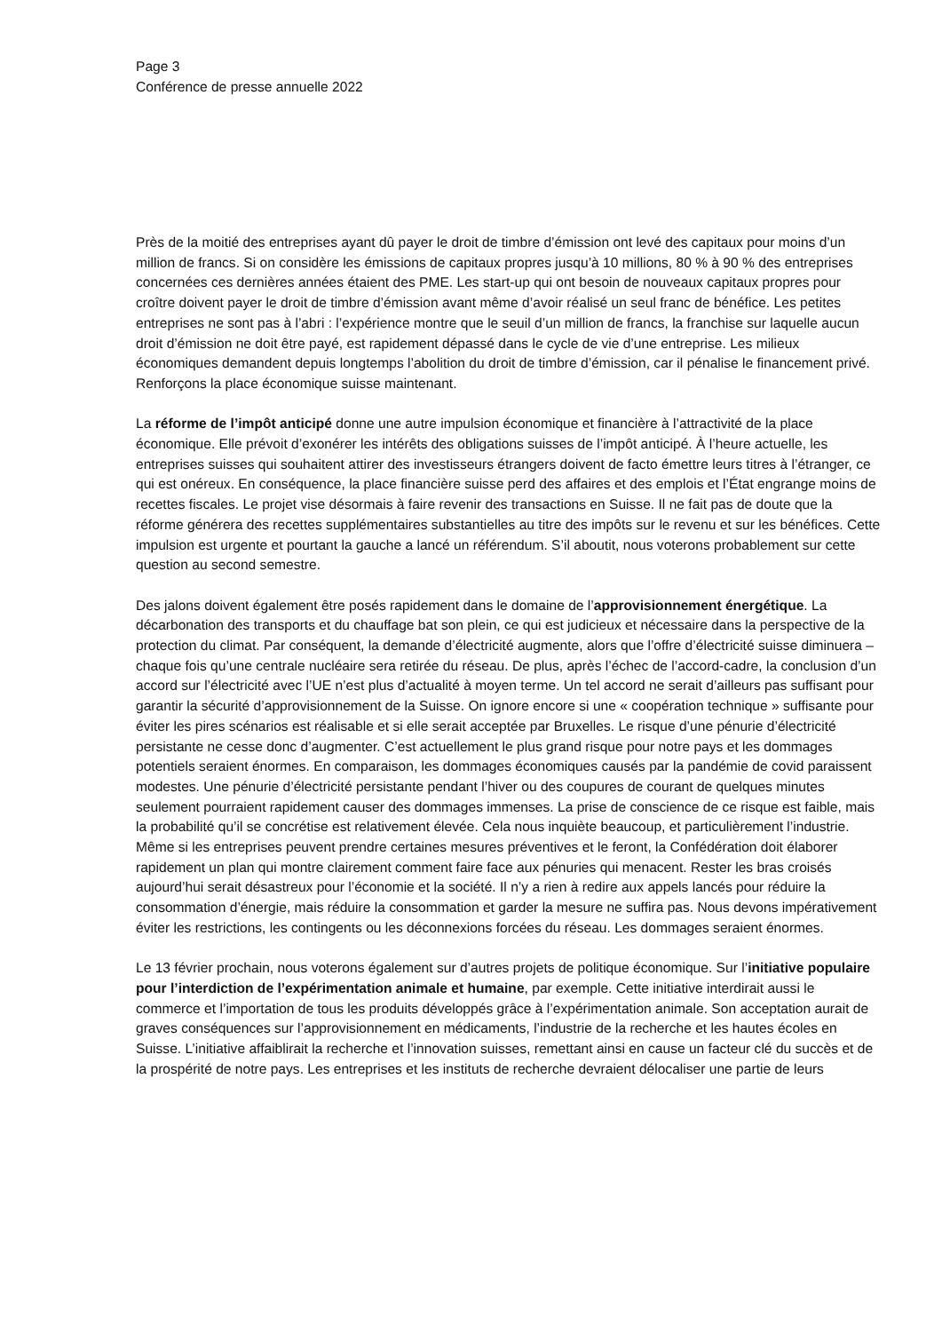Page 3
Conférence de presse annuelle 2022
Près de la moitié des entreprises ayant dû payer le droit de timbre d’émission ont levé des capitaux pour moins d’un million de francs. Si on considère les émissions de capitaux propres jusqu’à 10 millions, 80 % à 90 % des entreprises concernées ces dernières années étaient des PME. Les start-up qui ont besoin de nouveaux capitaux propres pour croître doivent payer le droit de timbre d’émission avant même d’avoir réalisé un seul franc de bénéfice. Les petites entreprises ne sont pas à l’abri : l’expérience montre que le seuil d’un million de francs, la franchise sur laquelle aucun droit d’émission ne doit être payé, est rapidement dépassé dans le cycle de vie d’une entreprise. Les milieux économiques demandent depuis longtemps l’abolition du droit de timbre d’émission, car il pénalise le financement privé. Renforçons la place économique suisse maintenant.
La réforme de l’impôt anticipé donne une autre impulsion économique et financière à l’attractivité de la place économique. Elle prévoit d’exonérer les intérêts des obligations suisses de l’impôt anticipé. À l’heure actuelle, les entreprises suisses qui souhaitent attirer des investisseurs étrangers doivent de facto émettre leurs titres à l’étranger, ce qui est onéreux. En conséquence, la place financière suisse perd des affaires et des emplois et l’État engrange moins de recettes fiscales. Le projet vise désormais à faire revenir des transactions en Suisse. Il ne fait pas de doute que la réforme générera des recettes supplémentaires substantielles au titre des impôts sur le revenu et sur les bénéfices. Cette impulsion est urgente et pourtant la gauche a lancé un référendum. S’il aboutit, nous voterons probablement sur cette question au second semestre.
Des jalons doivent également être posés rapidement dans le domaine de l’approvisionnement énergétique. La décarbonation des transports et du chauffage bat son plein, ce qui est judicieux et nécessaire dans la perspective de la protection du climat. Par conséquent, la demande d’électricité augmente, alors que l’offre d’électricité suisse diminuera – chaque fois qu’une centrale nucléaire sera retirée du réseau. De plus, après l’échec de l’accord-cadre, la conclusion d’un accord sur l’électricité avec l’UE n’est plus d’actualité à moyen terme. Un tel accord ne serait d’ailleurs pas suffisant pour garantir la sécurité d’approvisionnement de la Suisse. On ignore encore si une « coopération technique » suffisante pour éviter les pires scénarios est réalisable et si elle serait acceptée par Bruxelles. Le risque d’une pénurie d’électricité persistante ne cesse donc d’augmenter. C’est actuellement le plus grand risque pour notre pays et les dommages potentiels seraient énormes. En comparaison, les dommages économiques causés par la pandémie de covid paraissent modestes. Une pénurie d’électricité persistante pendant l’hiver ou des coupures de courant de quelques minutes seulement pourraient rapidement causer des dommages immenses. La prise de conscience de ce risque est faible, mais la probabilité qu’il se concrétise est relativement élevée. Cela nous inquiète beaucoup, et particulièrement l’industrie. Même si les entreprises peuvent prendre certaines mesures préventives et le feront, la Confédération doit élaborer rapidement un plan qui montre clairement comment faire face aux pénuries qui menacent. Rester les bras croisés aujourd’hui serait désastreux pour l’économie et la société. Il n’y a rien à redire aux appels lancés pour réduire la consommation d’énergie, mais réduire la consommation et garder la mesure ne suffira pas. Nous devons impérativement éviter les restrictions, les contingents ou les déconnexions forcées du réseau. Les dommages seraient énormes.
Le 13 février prochain, nous voterons également sur d’autres projets de politique économique. Sur l’initiative populaire pour l’interdiction de l’expérimentation animale et humaine, par exemple. Cette initiative interdirait aussi le commerce et l’importation de tous les produits développés grâce à l’expérimentation animale. Son acceptation aurait de graves conséquences sur l’approvisionnement en médicaments, l’industrie de la recherche et les hautes écoles en Suisse. L’initiative affaiblirait la recherche et l’innovation suisses, remettant ainsi en cause un facteur clé du succès et de la prospérité de notre pays. Les entreprises et les instituts de recherche devraient délocaliser une partie de leurs